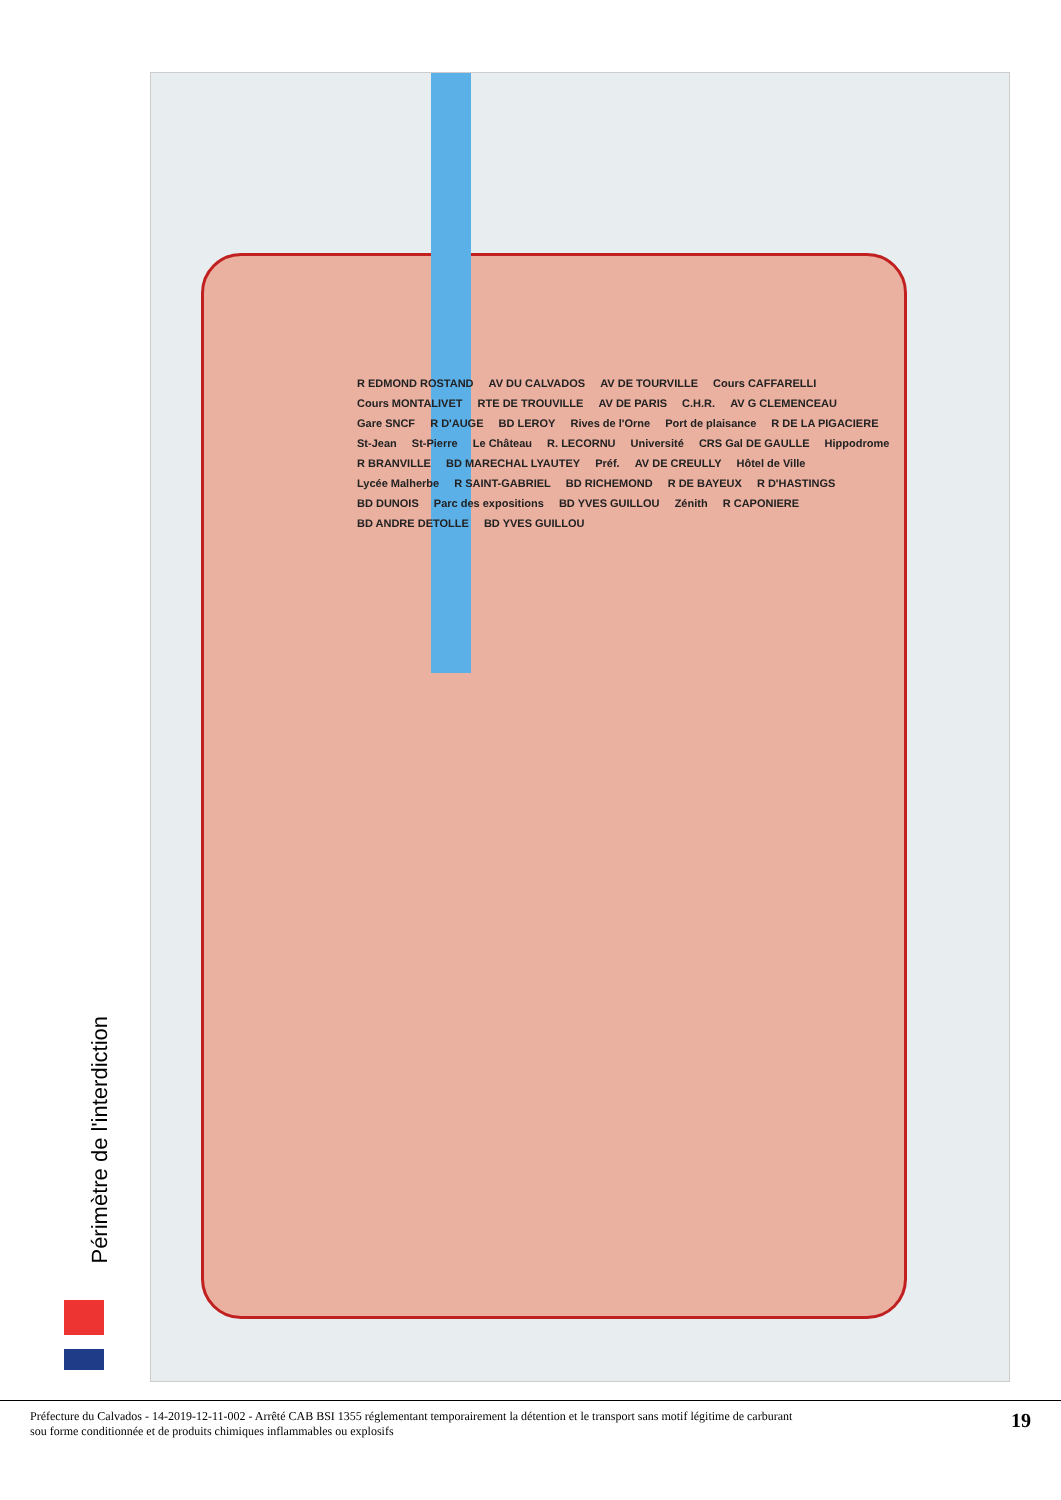Périmètre de l'interdiction
R EDMOND ROSTAND AV DU CALVADOS AV DE TOURVILLE Cours CAFFARELLI Cours MONTALIVET RTE DE TROUVILLE AV DE PARIS C.H.R. AV G CLEMENCEAU Gare SNCF R D'AUGE BD LEROY Rives de l'Orne Port de plaisance R DE LA PIGACIERE St-Jean St-Pierre Le Château R. LECORNU Université CRS Gal DE GAULLE Hippodrome R BRANVILLE BD MARECHAL LYAUTEY Préf. AV DE CREULLY Hôtel de Ville Lycée Malherbe R SAINT-GABRIEL BD RICHEMOND R DE BAYEUX R D'HASTINGS BD DUNOIS Parc des expositions BD YVES GUILLOU Zénith R CAPONIERE BD ANDRE DETOLLE BD YVES GUILLOU
Préfecture du Calvados - 14-2019-12-11-002 - Arrêté CAB BSI 1355 réglementant temporairement la détention et le transport sans motif légitime de carburant
sou forme conditionnée et de produits chimiques inflammables ou explosifs
19